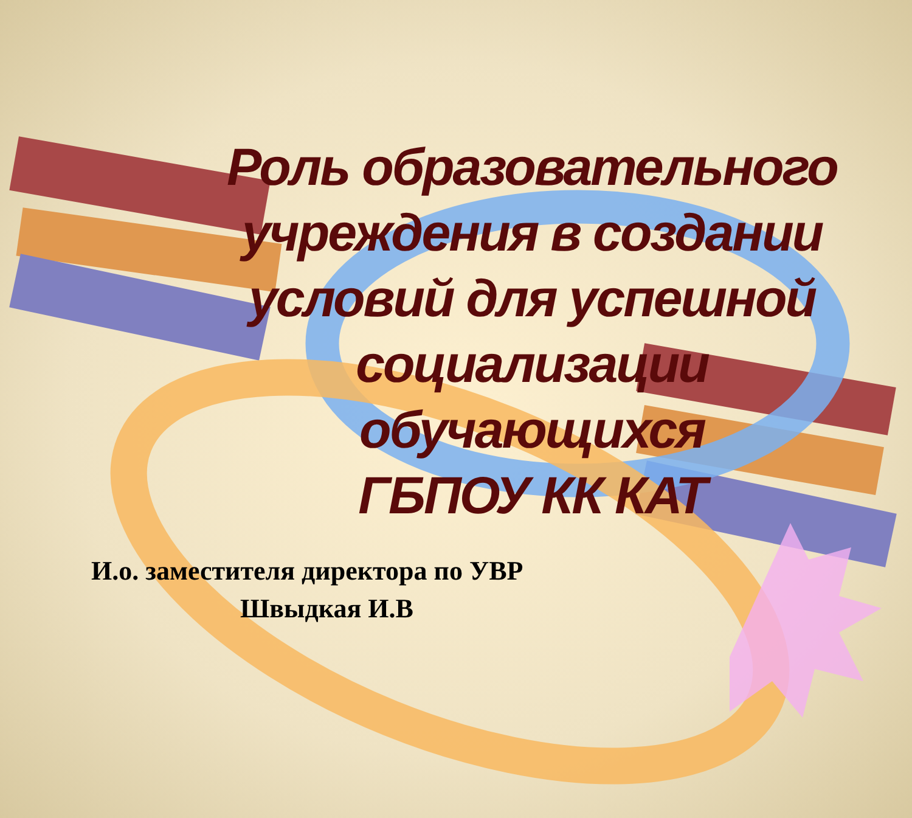Роль образовательного
учреждения в создании
условий для успешной
социализации
обучающихся
ГБПОУ КК КАТ
И.о. заместителя директора по УВР
Швыдкая И.В